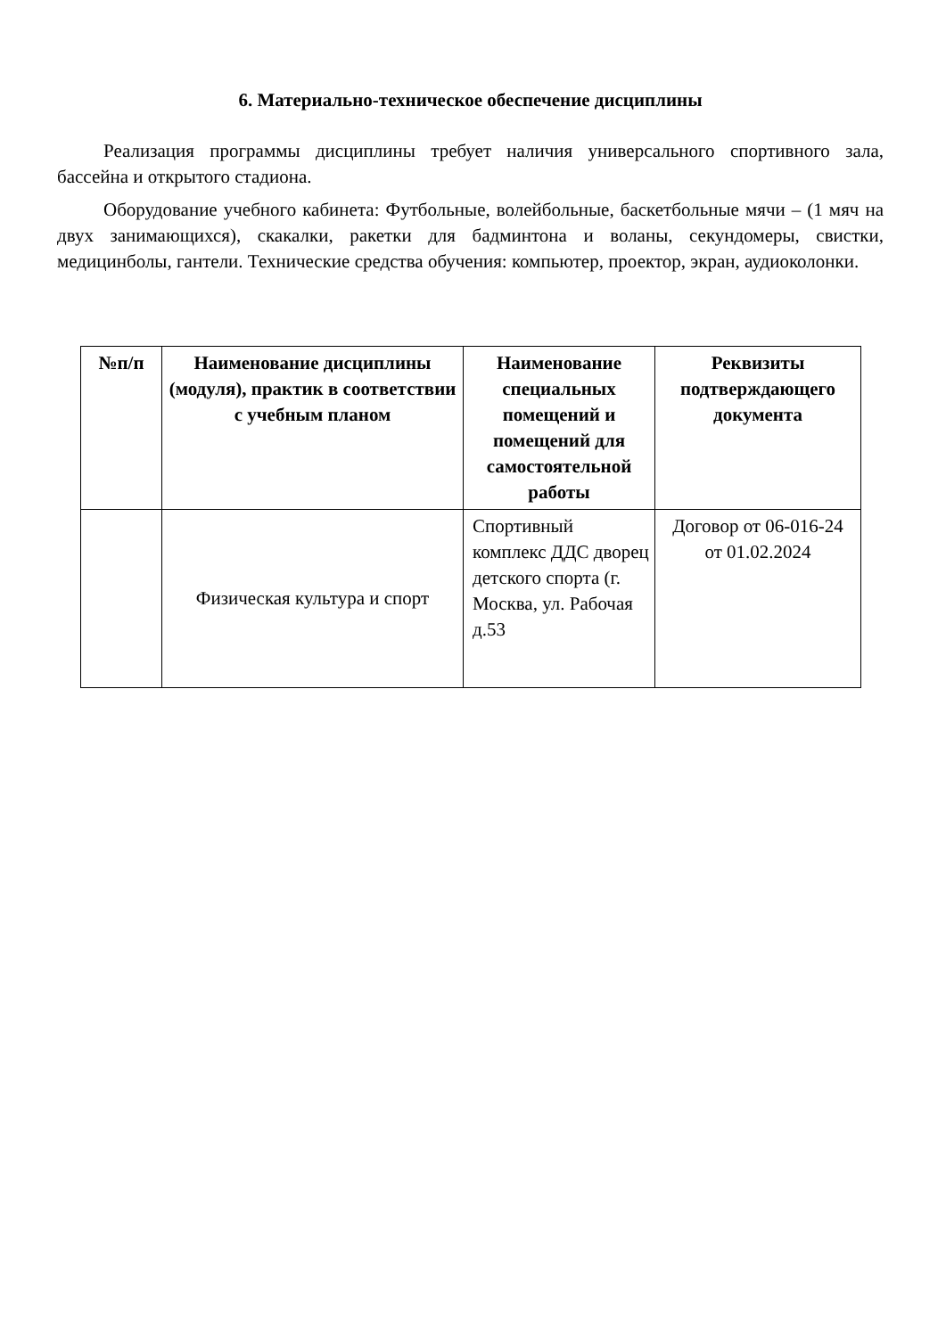6. Материально-техническое обеспечение дисциплины
Реализация программы дисциплины требует наличия универсального спортивного зала, бассейна и открытого стадиона.
Оборудование учебного кабинета: Футбольные, волейбольные, баскетбольные мячи – (1 мяч на двух занимающихся), скакалки, ракетки для бадминтона и воланы, секундомеры, свистки, медицинболы, гантели. Технические средства обучения: компьютер, проектор, экран, аудиоколонки.
| №п/п | Наименование дисциплины (модуля), практик в соответствии с учебным планом | Наименование специальных помещений и помещений для самостоятельной работы | Реквизиты подтверждающего документа |
| --- | --- | --- | --- |
| | Физическая культура и спорт | Спортивный комплекс ДДС дворец детского спорта (г. Москва, ул. Рабочая д.53 | Договор от 06-016-24 от 01.02.2024 |